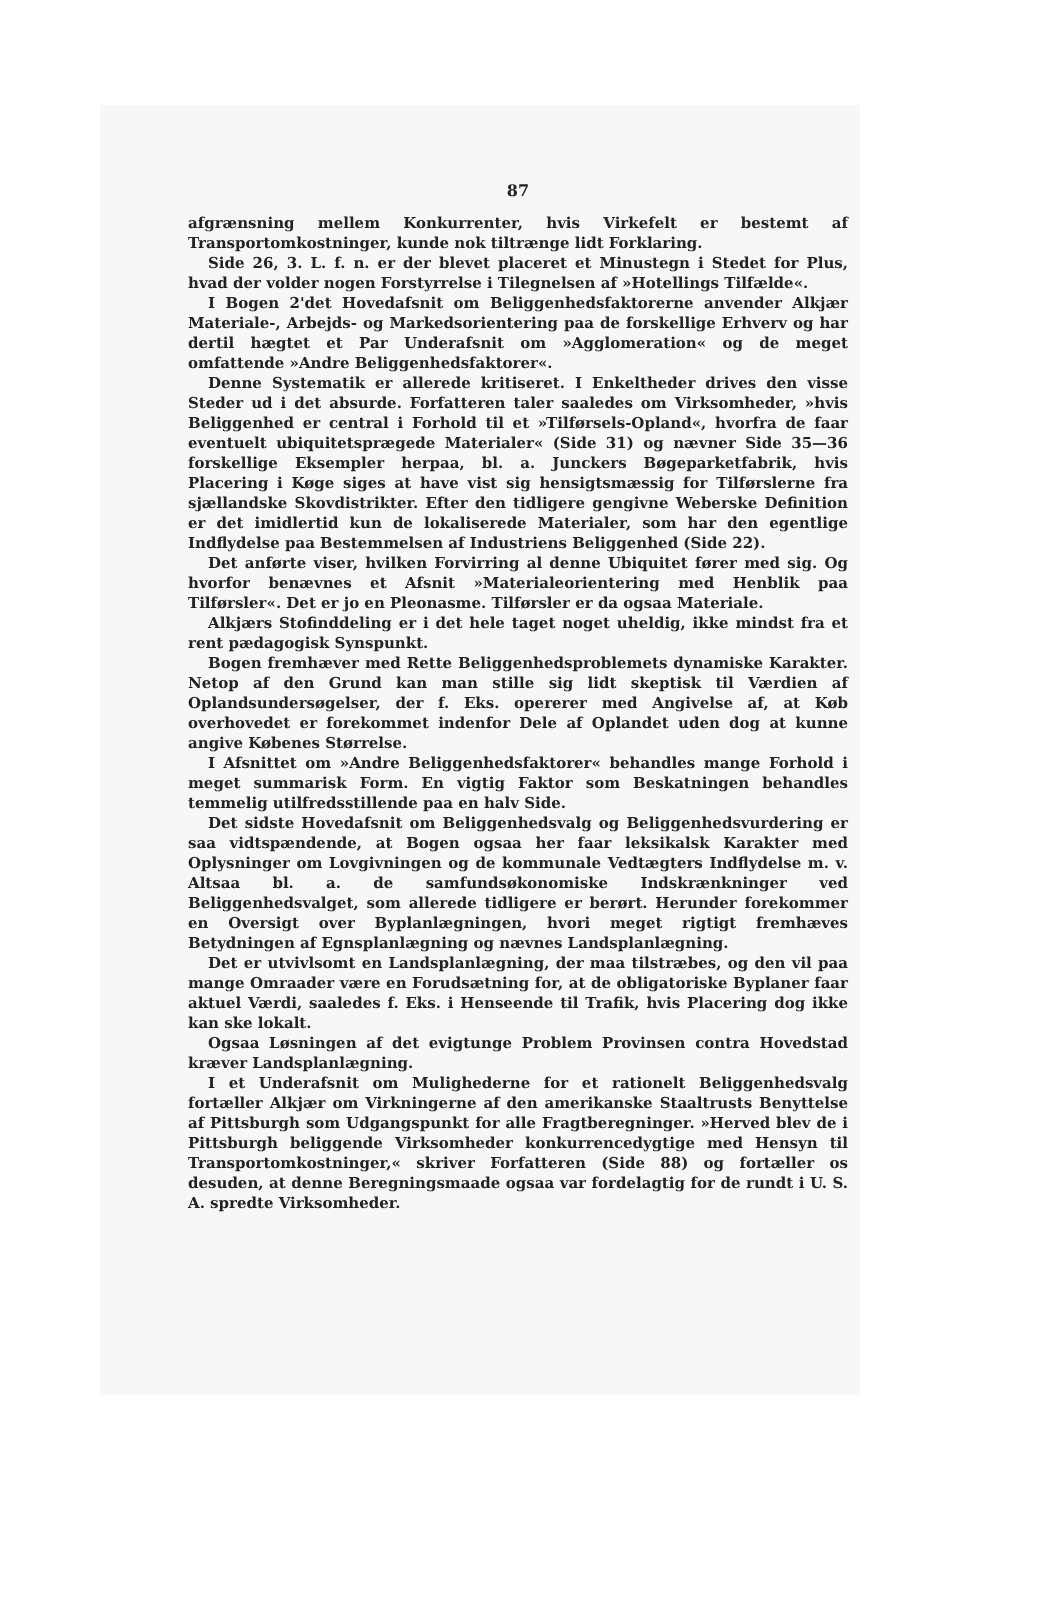87
afgrænsning mellem Konkurrenter, hvis Virkefelt er bestemt af Transportomkostninger, kunde nok tiltrænge lidt Forklaring.
Side 26, 3. L. f. n. er der blevet placeret et Minustegn i Stedet for Plus, hvad der volder nogen Forstyrrelse i Tilegnelsen af »Hotellings Tilfælde«.
I Bogen 2'det Hovedafsnit om Beliggenhedsfaktorerne anvender Alkjær Materiale-, Arbejds- og Markedsorientering paa de forskellige Erhverv og har dertil hægtet et Par Underafsnit om »Agglomeration« og de meget omfattende »Andre Beliggenhedsfaktorer«.
Denne Systematik er allerede kritiseret. I Enkeltheder drives den visse Steder ud i det absurde. Forfatteren taler saaledes om Virksomheder, »hvis Beliggenhed er central i Forhold til et »Tilførsels-Opland«, hvorfra de faar eventuelt ubiquitetsprægede Materialer« (Side 31) og nævner Side 35—36 forskellige Eksempler herpaa, bl. a. Junckers Bøgeparketfabrik, hvis Placering i Køge siges at have vist sig hensigtsmæssig for Tilførslerne fra sjællandske Skovdistrikter. Efter den tidligere gengivne Weberske Definition er det imidlertid kun de lokaliserede Materialer, som har den egentlige Indflydelse paa Bestemmelsen af Industriens Beliggenhed (Side 22).
Det anførte viser, hvilken Forvirring al denne Ubiquitet fører med sig. Og hvorfor benævnes et Afsnit »Materialeorientering med Henblik paa Tilførsler«. Det er jo en Pleonasme. Tilførsler er da ogsaa Materiale.
Alkjærs Stofinddeling er i det hele taget noget uheldig, ikke mindst fra et rent pædagogisk Synspunkt.
Bogen fremhæver med Rette Beliggenhedsproblemets dynamiske Karakter. Netop af den Grund kan man stille sig lidt skeptisk til Værdien af Oplandsundersøgelser, der f. Eks. opererer med Angivelse af, at Køb overhovedet er forekommet indenfor Dele af Oplandet uden dog at kunne angive Købenes Størrelse.
I Afsnittet om »Andre Beliggenhedsfaktorer« behandles mange Forhold i meget summarisk Form. En vigtig Faktor som Beskatningen behandles temmelig utilfredsstillende paa en halv Side.
Det sidste Hovedafsnit om Beliggenhedsvalg og Beliggenhedsvurdering er saa vidtspændende, at Bogen ogsaa her faar leksikalsk Karakter med Oplysninger om Lovgivningen og de kommunale Vedtægters Indflydelse m. v. Altsaa bl. a. de samfundsøkonomiske Indskrænkninger ved Beliggenhedsvalget, som allerede tidligere er berørt. Herunder forekommer en Oversigt over Byplanlægningen, hvori meget rigtigt fremhæves Betydningen af Egnsplanlægning og nævnes Landsplanlægning.
Det er utvivlsomt en Landsplanlægning, der maa tilstræbes, og den vil paa mange Omraader være en Forudsætning for, at de obligatoriske Byplaner faar aktuel Værdi, saaledes f. Eks. i Henseende til Trafik, hvis Placering dog ikke kan ske lokalt.
Ogsaa Løsningen af det evigtunge Problem Provinsen contra Hovedstad kræver Landsplanlægning.
I et Underafsnit om Mulighederne for et rationelt Beliggenhedsvalg fortæller Alkjær om Virkningerne af den amerikanske Staaltrusts Benyttelse af Pittsburgh som Udgangspunkt for alle Fragtberegninger. »Herved blev de i Pittsburgh beliggende Virksomheder konkurrencedygtige med Hensyn til Transportomkostninger,« skriver Forfatteren (Side 88) og fortæller os desuden, at denne Beregningsmaade ogsaa var fordelagtig for de rundt i U. S. A. spredte Virksomheder.